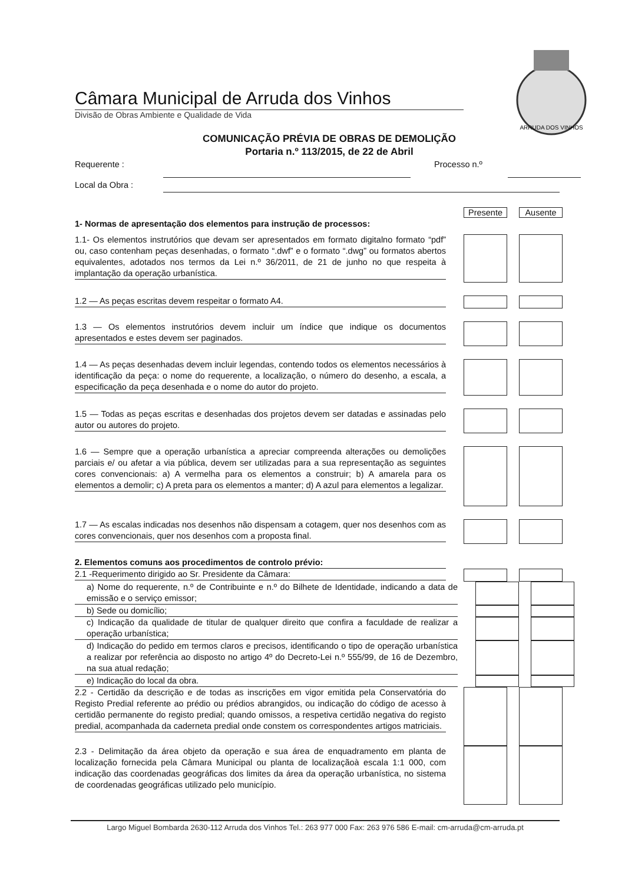Câmara Municipal de Arruda dos Vinhos
Divisão de Obras Ambiente e Qualidade de Vida
ARRUDA DOS VINHOS
COMUNICAÇÃO PRÉVIA DE OBRAS DE DEMOLIÇÃO
Portaria n.º 113/2015, de 22 de Abril
Requerente : Processo n.º
Local da Obra :
1- Normas de apresentação dos elementos para instrução de processos:
Presente Ausente
1.1- Os elementos instrutórios que devam ser apresentados em formato digitalno formato “pdf” ou, caso contenham peças desenhadas, o formato “.dwf” e o formato “.dwg” ou formatos abertos equivalentes, adotados nos termos da Lei n.º 36/2011, de 21 de junho no que respeita à implantação da operação urbanística.
1.2 — As peças escritas devem respeitar o formato A4.
1.3 — Os elementos instrutórios devem incluir um índice que indique os documentos apresentados e estes devem ser paginados.
1.4 — As peças desenhadas devem incluir legendas, contendo todos os elementos necessários à identificação da peça: o nome do requerente, a localização, o número do desenho, a escala, a especificação da peça desenhada e o nome do autor do projeto.
1.5 — Todas as peças escritas e desenhadas dos projetos devem ser datadas e assinadas pelo autor ou autores do projeto.
1.6 — Sempre que a operação urbanística a apreciar compreenda alterações ou demolições parciais e/ ou afetar a via pública, devem ser utilizadas para a sua representação as seguintes cores convencionais: a) A vermelha para os elementos a construir; b) A amarela para os elementos a demolir; c) A preta para os elementos a manter; d) A azul para elementos a legalizar.
1.7 — As escalas indicadas nos desenhos não dispensam a cotagem, quer nos desenhos com as cores convencionais, quer nos desenhos com a proposta final.
2. Elementos comuns aos procedimentos de controlo prévio:
2.1 -Requerimento dirigido ao Sr. Presidente da Câmara:
a) Nome do requerente, n.º de Contribuinte e n.º do Bilhete de Identidade, indicando a data de emissão e o serviço emissor;
b) Sede ou domicílio;
c) Indicação da qualidade de titular de qualquer direito que confira a faculdade de realizar a operação urbanística;
d) Indicação do pedido em termos claros e precisos, identificando o tipo de operação urbanística a realizar por referência ao disposto no artigo 4º do Decreto-Lei n.º 555/99, de 16 de Dezembro, na sua atual redação;
e) Indicação do local da obra.
2.2 - Certidão da descrição e de todas as inscrições em vigor emitida pela Conservatória do Registo Predial referente ao prédio ou prédios abrangidos, ou indicação do código de acesso à certidão permanente do registo predial; quando omissos, a respetiva certidão negativa do registo predial, acompanhada da caderneta predial onde constem os correspondentes artigos matriciais.
2.3 - Delimitação da área objeto da operação e sua área de enquadramento em planta de localização fornecida pela Câmara Municipal ou planta de localizaçãoà escala 1:1 000, com indicação das coordenadas geográficas dos limites da área da operação urbanística, no sistema de coordenadas geográficas utilizado pelo município.
Largo Miguel Bombarda 2630-112 Arruda dos Vinhos Tel.: 263 977 000 Fax: 263 976 586 E-mail: cm-arruda@cm-arruda.pt